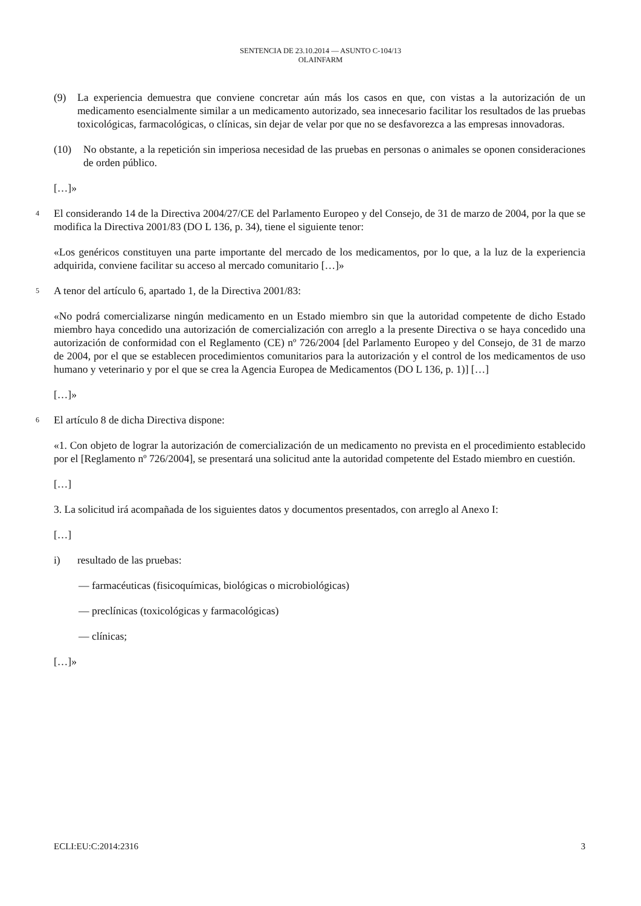SENTENCIA DE 23.10.2014 — ASUNTO C-104/13
OLAINFARM
(9) La experiencia demuestra que conviene concretar aún más los casos en que, con vistas a la autorización de un medicamento esencialmente similar a un medicamento autorizado, sea innecesario facilitar los resultados de las pruebas toxicológicas, farmacológicas, o clínicas, sin dejar de velar por que no se desfavorezca a las empresas innovadoras.
(10) No obstante, a la repetición sin imperiosa necesidad de las pruebas en personas o animales se oponen consideraciones de orden público.
[…]»
4 El considerando 14 de la Directiva 2004/27/CE del Parlamento Europeo y del Consejo, de 31 de marzo de 2004, por la que se modifica la Directiva 2001/83 (DO L 136, p. 34), tiene el siguiente tenor:
«Los genéricos constituyen una parte importante del mercado de los medicamentos, por lo que, a la luz de la experiencia adquirida, conviene facilitar su acceso al mercado comunitario […]»
5 A tenor del artículo 6, apartado 1, de la Directiva 2001/83:
«No podrá comercializarse ningún medicamento en un Estado miembro sin que la autoridad competente de dicho Estado miembro haya concedido una autorización de comercialización con arreglo a la presente Directiva o se haya concedido una autorización de conformidad con el Reglamento (CE) nº 726/2004 [del Parlamento Europeo y del Consejo, de 31 de marzo de 2004, por el que se establecen procedimientos comunitarios para la autorización y el control de los medicamentos de uso humano y veterinario y por el que se crea la Agencia Europea de Medicamentos (DO L 136, p. 1)] […]
[…]»
6 El artículo 8 de dicha Directiva dispone:
«1. Con objeto de lograr la autorización de comercialización de un medicamento no prevista en el procedimiento establecido por el [Reglamento nº 726/2004], se presentará una solicitud ante la autoridad competente del Estado miembro en cuestión.
[…]
3. La solicitud irá acompañada de los siguientes datos y documentos presentados, con arreglo al Anexo I:
[…]
i) resultado de las pruebas:
— farmacéuticas (fisicoquímicas, biológicas o microbiológicas)
— preclínicas (toxicológicas y farmacológicas)
— clínicas;
[…]»
ECLI:EU:C:2014:2316 3